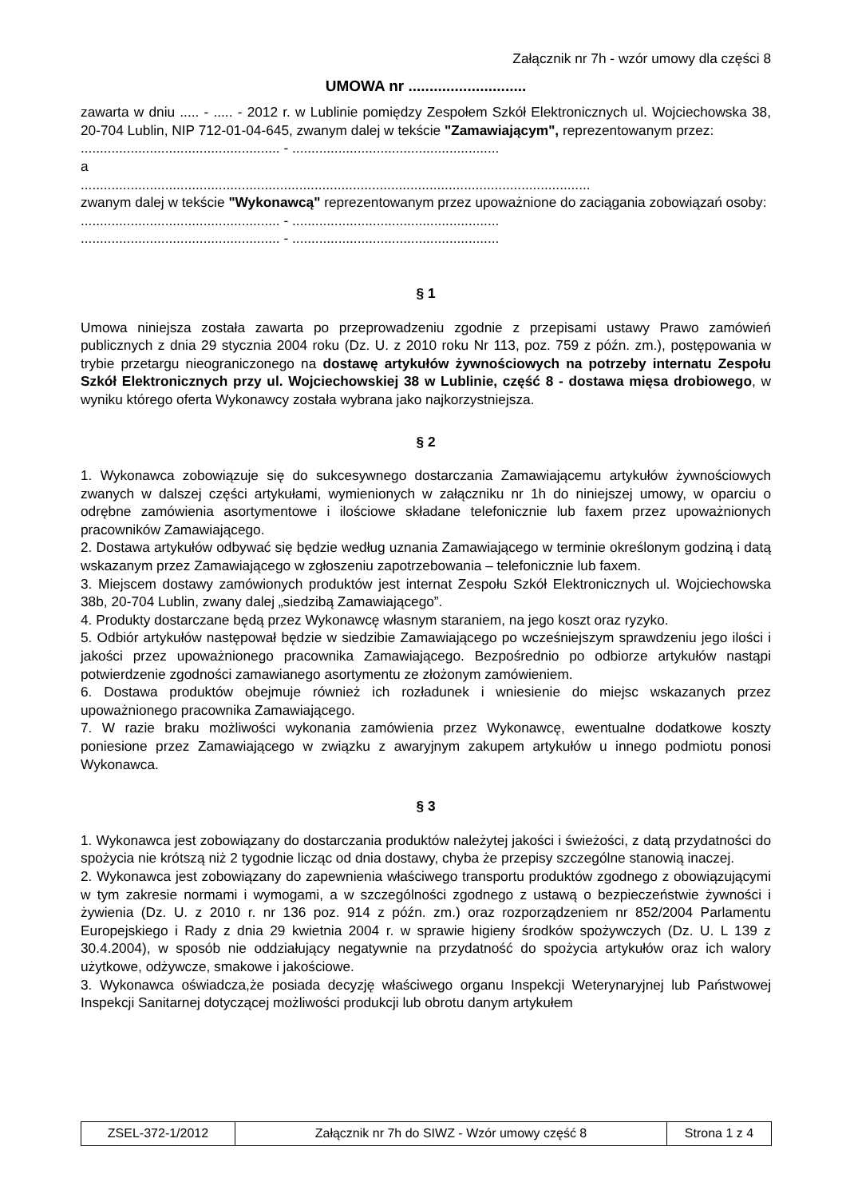Załącznik nr 7h - wzór umowy dla części 8
UMOWA nr ............................
zawarta w dniu ..... - ..... - 2012 r. w Lublinie pomiędzy Zespołem Szkół Elektronicznych ul. Wojciechowska 38, 20-704 Lublin, NIP 712-01-04-645, zwanym dalej w tekście "Zamawiającym", reprezentowanym przez:
.................................................... - ......................................................
a
.....................................................................................................................................
zwanym dalej w tekście "Wykonawcą" reprezentowanym przez upoważnione do zaciągania zobowiązań osoby:
.................................................... - ......................................................
.................................................... - ......................................................
§ 1
Umowa niniejsza została zawarta po przeprowadzeniu zgodnie z przepisami ustawy Prawo zamówień publicznych z dnia 29 stycznia 2004 roku (Dz. U. z 2010 roku Nr 113, poz. 759 z późn. zm.), postępowania w trybie przetargu nieograniczonego na dostawę artykułów żywnościowych na potrzeby internatu Zespołu Szkół Elektronicznych przy ul. Wojciechowskiej 38 w Lublinie, część 8 - dostawa mięsa drobiowego, w wyniku którego oferta Wykonawcy została wybrana jako najkorzystniejsza.
§ 2
1. Wykonawca zobowiązuje się do sukcesywnego dostarczania Zamawiającemu artykułów żywnościowych zwanych w dalszej części artykułami, wymienionych w załączniku nr 1h do niniejszej umowy, w oparciu o odrębne zamówienia asortymentowe i ilościowe składane telefonicznie lub faxem przez upoważnionych pracowników Zamawiającego.
2. Dostawa artykułów odbywać się będzie według uznania Zamawiającego w terminie określonym godziną i datą wskazanym przez Zamawiającego w zgłoszeniu zapotrzebowania – telefonicznie lub faxem.
3. Miejscem dostawy zamówionych produktów jest internat Zespołu Szkół Elektronicznych ul. Wojciechowska 38b, 20-704 Lublin, zwany dalej „siedzibą Zamawiającego”.
4. Produkty dostarczane będą przez Wykonawcę własnym staraniem, na jego koszt oraz ryzyko.
5. Odbiór artykułów następował będzie w siedzibie Zamawiającego po wcześniejszym sprawdzeniu jego ilości i jakości przez upoważnionego pracownika Zamawiającego. Bezpośrednio po odbiorze artykułów nastąpi potwierdzenie zgodności zamawianego asortymentu ze złożonym zamówieniem.
6. Dostawa produktów obejmuje również ich rozładunek i wniesienie do miejsc wskazanych przez upoważnionego pracownika Zamawiającego.
7. W razie braku możliwości wykonania zamówienia przez Wykonawcę, ewentualne dodatkowe koszty poniesione przez Zamawiającego w związku z awaryjnym zakupem artykułów u innego podmiotu ponosi Wykonawca.
§ 3
1. Wykonawca jest zobowiązany do dostarczania produktów należytej jakości i świeżości, z datą przydatności do spożycia nie krótszą niż 2 tygodnie licząc od dnia dostawy, chyba że przepisy szczególne stanowią inaczej.
2. Wykonawca jest zobowiązany do zapewnienia właściwego transportu produktów zgodnego z obowiązującymi w tym zakresie normami i wymogami, a w szczególności zgodnego z ustawą o bezpieczeństwie żywności i żywienia (Dz. U. z 2010 r. nr 136 poz. 914 z późn. zm.) oraz rozporządzeniem nr 852/2004 Parlamentu Europejskiego i Rady z dnia 29 kwietnia 2004 r. w sprawie higieny środków spożywczych (Dz. U. L 139 z 30.4.2004), w sposób nie oddziałujący negatywnie na przydatność do spożycia artykułów oraz ich walory użytkowe, odżywcze, smakowe i jakościowe.
3. Wykonawca oświadcza,że posiada decyzję właściwego organu Inspekcji Weterynaryjnej lub Państwowej Inspekcji Sanitarnej dotyczącej możliwości produkcji lub obrotu danym artykułem
| ZSEL-372-1/2012 | Załącznik nr 7h do SIWZ - Wzór umowy część 8 | Strona 1 z 4 |